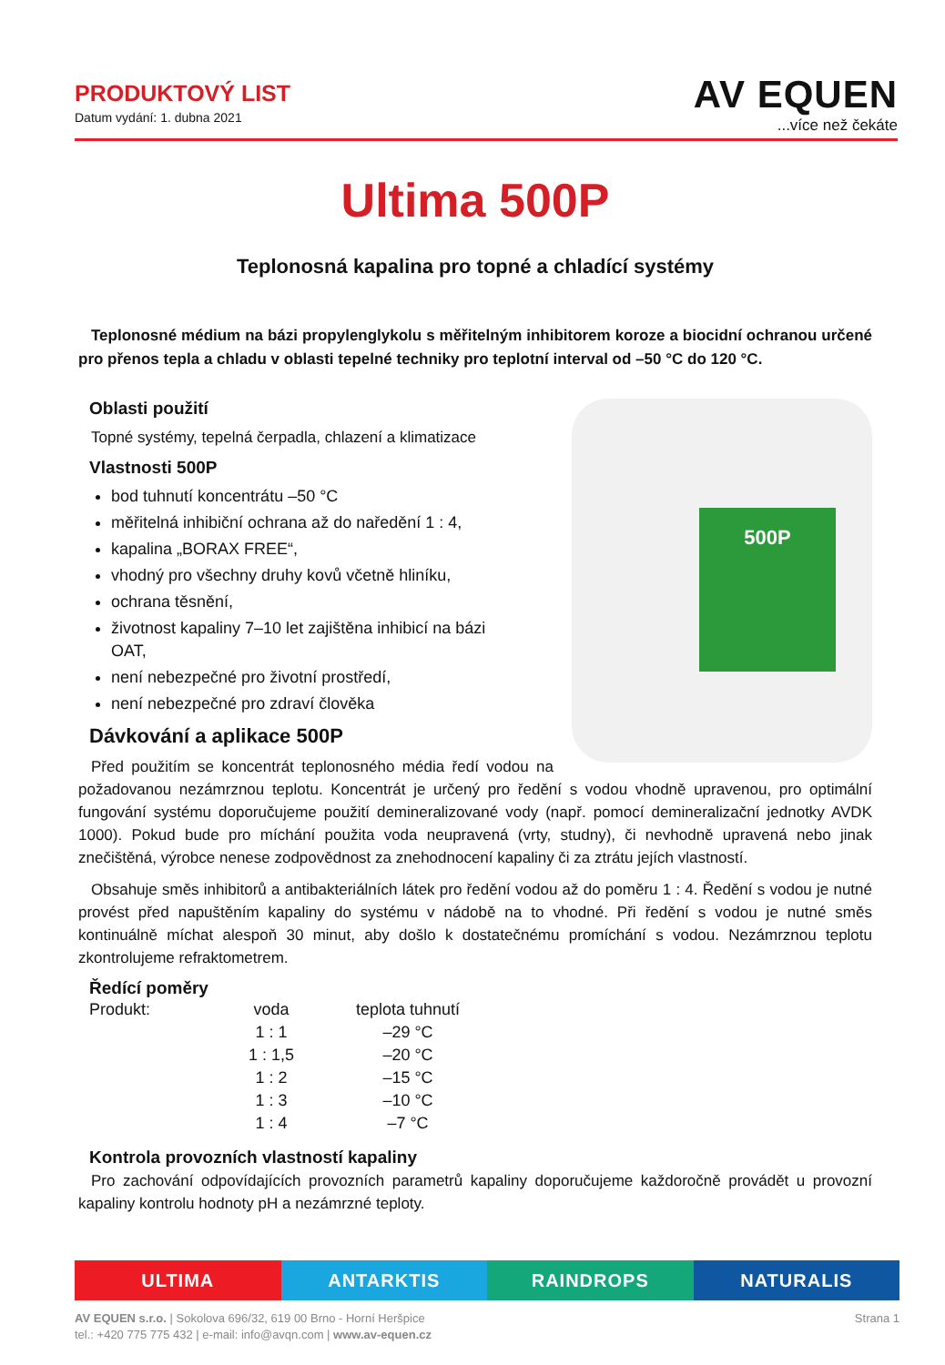PRODUKTOVÝ LIST
Datum vydání: 1. dubna 2021
AV EQUEN
...více než čekáte
Ultima 500P
Teplonosná kapalina pro topné a chladící systémy
Teplonosné médium na bázi propylenglykolu s měřitelným inhibitorem koroze a biocidní ochranou určené pro přenos tepla a chladu v oblasti tepelné techniky pro teplotní interval od –50 °C do 120 °C.
500P
Oblasti použití
Topné systémy, tepelná čerpadla, chlazení a klimatizace
Vlastnosti 500P
bod tuhnutí koncentrátu –50 °C
měřitelná inhibiční ochrana až do naředění 1 : 4,
kapalina „BORAX FREE“,
vhodný pro všechny druhy kovů včetně hliníku,
ochrana těsnění,
životnost kapaliny 7–10 let zajištěna inhibicí na bázi OAT,
není nebezpečné pro životní prostředí,
není nebezpečné pro zdraví člověka
Dávkování a aplikace 500P
Před použitím se koncentrát teplonosného média ředí vodou na požadovanou nezámrznou teplotu. Koncentrát je určený pro ředění s vodou vhodně upravenou, pro optimální fungování systému doporučujeme použití demineralizované vody (např. pomocí demineralizační jednotky AVDK 1000). Pokud bude pro míchání použita voda neupravená (vrty, studny), či nevhodně upravená nebo jinak znečištěná, výrobce nenese zodpovědnost za znehodnocení kapaliny či za ztrátu jejích vlastností.
Obsahuje směs inhibitorů a antibakteriálních látek pro ředění vodou až do poměru 1 : 4. Ředění s vodou je nutné provést před napuštěním kapaliny do systému v nádobě na to vhodné. Při ředění s vodou je nutné směs kontinuálně míchat alespoň 30 minut, aby došlo k dostatečnému promíchání s vodou. Nezámrznou teplotu zkontrolujeme refraktometrem.
Ředící poměry
| Produkt: | voda | teplota tuhnutí |
| --- | --- | --- |
| | 1 : 1 | –29 °C |
| | 1 : 1,5 | –20 °C |
| | 1 : 2 | –15 °C |
| | 1 : 3 | –10 °C |
| | 1 : 4 | –7 °C |
Kontrola provozních vlastností kapaliny
Pro zachování odpovídajících provozních parametrů kapaliny doporučujeme každoročně provádět u provozní kapaliny kontrolu hodnoty pH a nezámrzné teploty.
ULTIMA ANTARKTIS RAINDROPS NATURALIS
Strana 1 AV EQUEN s.r.o. | Sokolova 696/32, 619 00 Brno - Horní Heršpice
tel.: +420 775 775 432 | e-mail: info@avqn.com | www.av-equen.cz